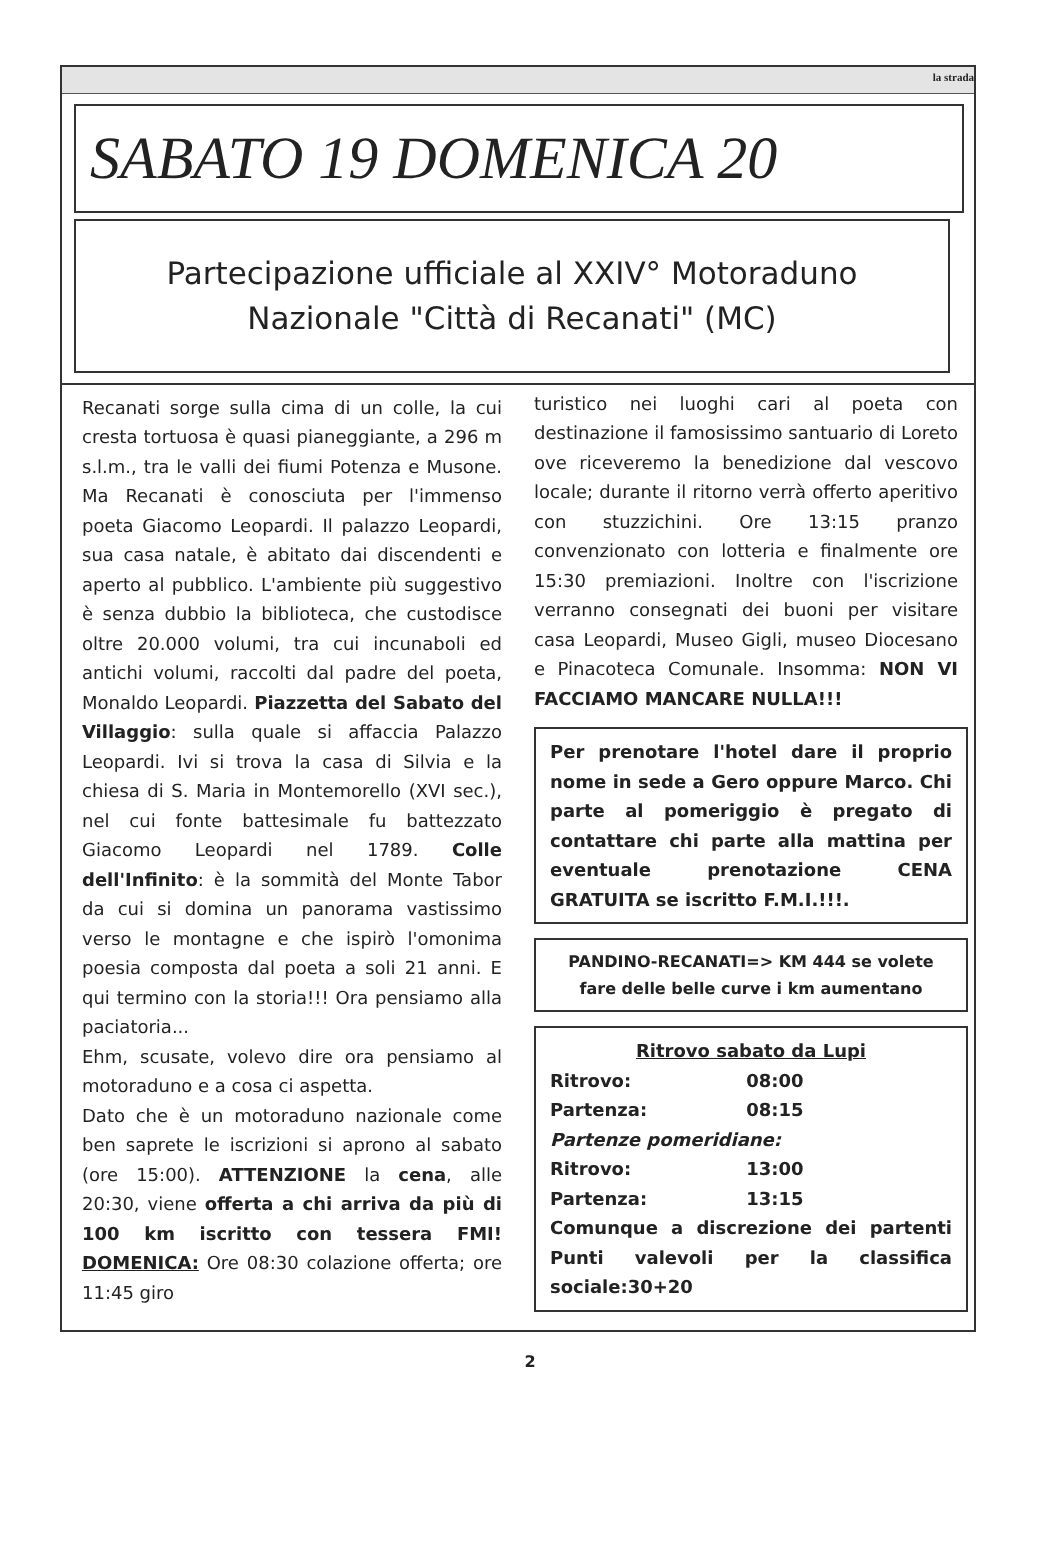la strada
SABATO 19 DOMENICA 20
Partecipazione ufficiale al XXIV° Motoraduno Nazionale "Città di Recanati" (MC)
Recanati sorge sulla cima di un colle, la cui cresta tortuosa è quasi pianeggiante, a 296 m s.l.m., tra le valli dei fiumi Potenza e Musone. Ma Recanati è conosciuta per l'immenso poeta Giacomo Leopardi. Il palazzo Leopardi, sua casa natale, è abitato dai discendenti e aperto al pubblico. L'ambiente più suggestivo è senza dubbio la biblioteca, che custodisce oltre 20.000 volumi, tra cui incunaboli ed antichi volumi, raccolti dal padre del poeta, Monaldo Leopardi. Piazzetta del Sabato del Villaggio: sulla quale si affaccia Palazzo Leopardi. Ivi si trova la casa di Silvia e la chiesa di S. Maria in Montemorello (XVI sec.), nel cui fonte battesimale fu battezzato Giacomo Leopardi nel 1789. Colle dell'Infinito: è la sommità del Monte Tabor da cui si domina un panorama vastissimo verso le montagne e che ispirò l'omonima poesia composta dal poeta a soli 21 anni. E qui termino con la storia!!! Ora pensiamo alla paciatoria...
Ehm, scusate, volevo dire ora pensiamo al motoraduno e a cosa ci aspetta.
Dato che è un motoraduno nazionale come ben saprete le iscrizioni si aprono al sabato (ore 15:00). ATTENZIONE la cena, alle 20:30, viene offerta a chi arriva da più di 100 km iscritto con tessera FMI! DOMENICA: Ore 08:30 colazione offerta; ore 11:45 giro
turistico nei luoghi cari al poeta con destinazione il famosissimo santuario di Loreto ove riceveremo la benedizione dal vescovo locale; durante il ritorno verrà offerto aperitivo con stuzzichini. Ore 13:15 pranzo convenzionato con lotteria e finalmente ore 15:30 premiazioni. Inoltre con l'iscrizione verranno consegnati dei buoni per visitare casa Leopardi, Museo Gigli, museo Diocesano e Pinacoteca Comunale. Insomma: NON VI FACCIAMO MANCARE NULLA!!!
Per prenotare l'hotel dare il proprio nome in sede a Gero oppure Marco. Chi parte al pomeriggio è pregato di contattare chi parte alla mattina per eventuale prenotazione CENA GRATUITA se iscritto F.M.I.!!!.
PANDINO-RECANATI=> KM 444 se volete fare delle belle curve i km aumentano
Ritrovo sabato da Lupi
Ritrovo: 08:00
Partenza: 08:15
Partenze pomeridiane:
Ritrovo: 13:00
Partenza: 13:15
Comunque a discrezione dei partenti Punti valevoli per la classifica sociale:30+20
2